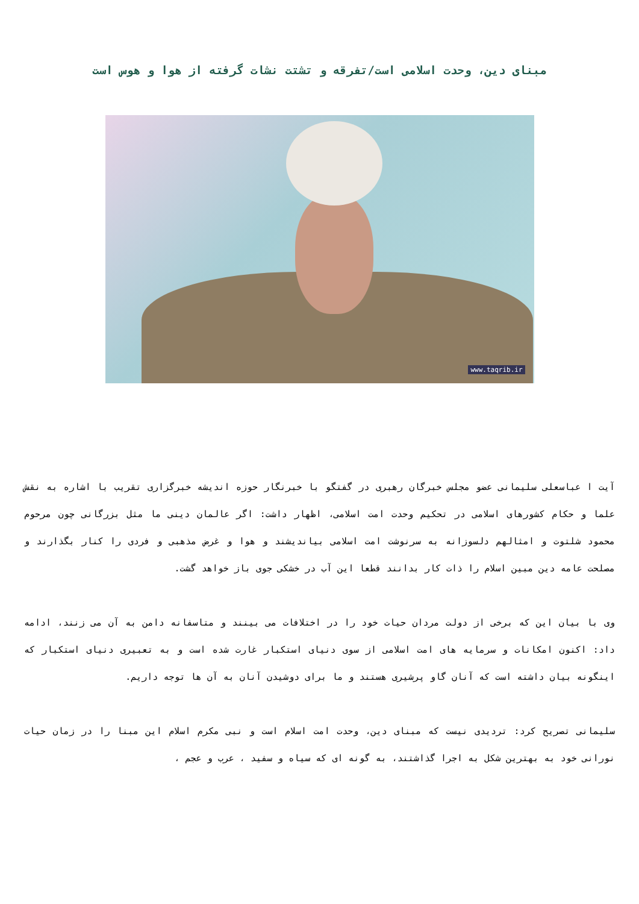مبنای دین، وحدت اسلامی است/تفرقه و تشتت نشات گرفته از هوا و هوس است
www.taqrib.ir
آیت ا عباسعلی سلیمانی عضو مجلس خبرگان رهبری در گفتگو با خبرنگار حوزه اندیشه خبرگزاری تقریب با اشاره به نقش علما و حکام کشورهای اسلامی در تحکیم وحدت امت اسلامی، اظهار داشت: اگر عالمان دینی ما مثل بزرگانی چون مرحوم محمود شلتوت و امثالهم دلسوزانه به سرنوشت امت اسلامی بیاندیشند و هوا و غرض مذهبی و فردی را کنار بگذارند و مصلحت عامه دین مبین اسلام را ذات کار بدانند قطعا این آب در خشکی جوی باز خواهد گشت.
وی با بیان این که برخی از دولت مردان حیات خود را در اختلافات می بینند و متاسفانه دامن به آن می زنند، ادامه داد: اکنون امکانات و سرمایه های امت اسلامی از سوی دنیای استکبار غارت شده است و به تعبیری دنیای استکبار که اینگونه بیان داشته است که آنان گاو پرشیری هستند و ما برای دوشیدن آنان به آن ها توجه داریم.
سلیمانی تصریح کرد: تردیدی نیست که مبنای دین، وحدت امت اسلام است و نبی مکرم اسلام این مبنا را در زمان حیات نورانی خود به بهترین شکل به اجرا گذاشتند، به گونه ای که سیاه و سفید ، عرب و عجم ،